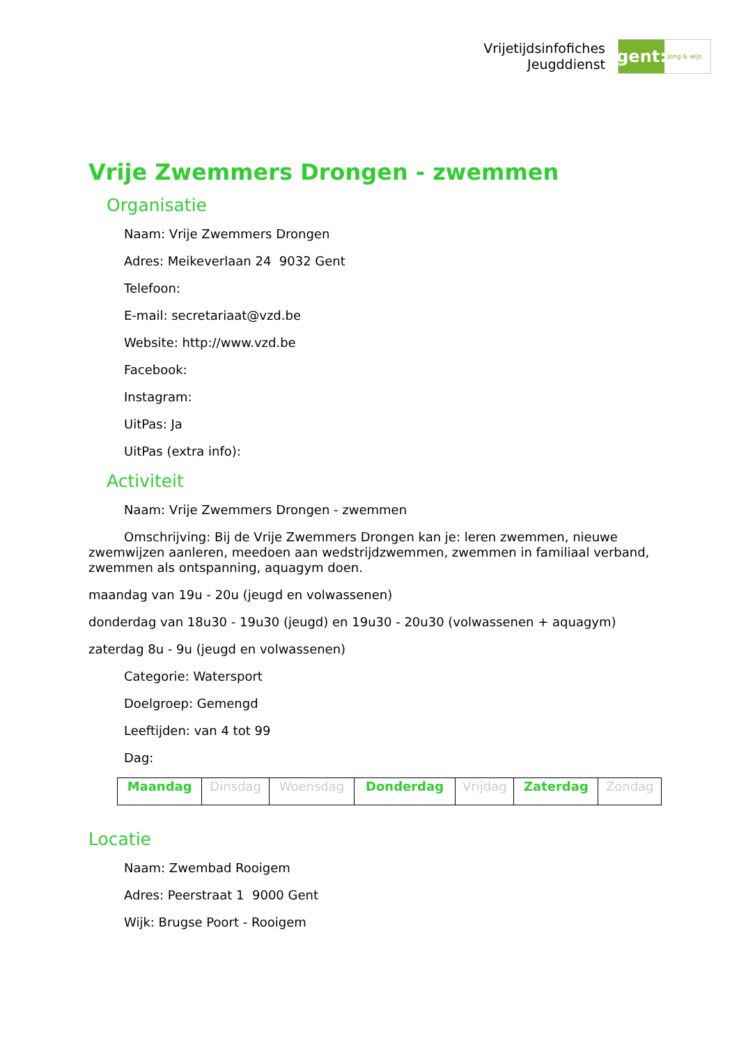Vrijetijdsinfofiches
Jeugddienst
gent:
jong & wijs
Vrije Zwemmers Drongen - zwemmen
Organisatie
Naam: Vrije Zwemmers Drongen
Adres: Meikeverlaan 24 9032 Gent
Telefoon:
E-mail: secretariaat@vzd.be
Website: http://www.vzd.be
Facebook:
Instagram:
UitPas: Ja
UitPas (extra info):
Activiteit
Naam: Vrije Zwemmers Drongen - zwemmen
Omschrijving: Bij de Vrije Zwemmers Drongen kan je: leren zwemmen, nieuwe zwemwijzen aanleren, meedoen aan wedstrijdzwemmen, zwemmen in familiaal verband, zwemmen als ontspanning, aquagym doen.
maandag van 19u - 20u (jeugd en volwassenen)
donderdag van 18u30 - 19u30 (jeugd) en 19u30 - 20u30 (volwassenen + aquagym)
zaterdag 8u - 9u (jeugd en volwassenen)
Categorie: Watersport
Doelgroep: Gemengd
Leeftijden: van 4 tot 99
Dag:
| Maandag | Dinsdag | Woensdag | Donderdag | Vrijdag | Zaterdag | Zondag |
Locatie
Naam: Zwembad Rooigem
Adres: Peerstraat 1 9000 Gent
Wijk: Brugse Poort - Rooigem